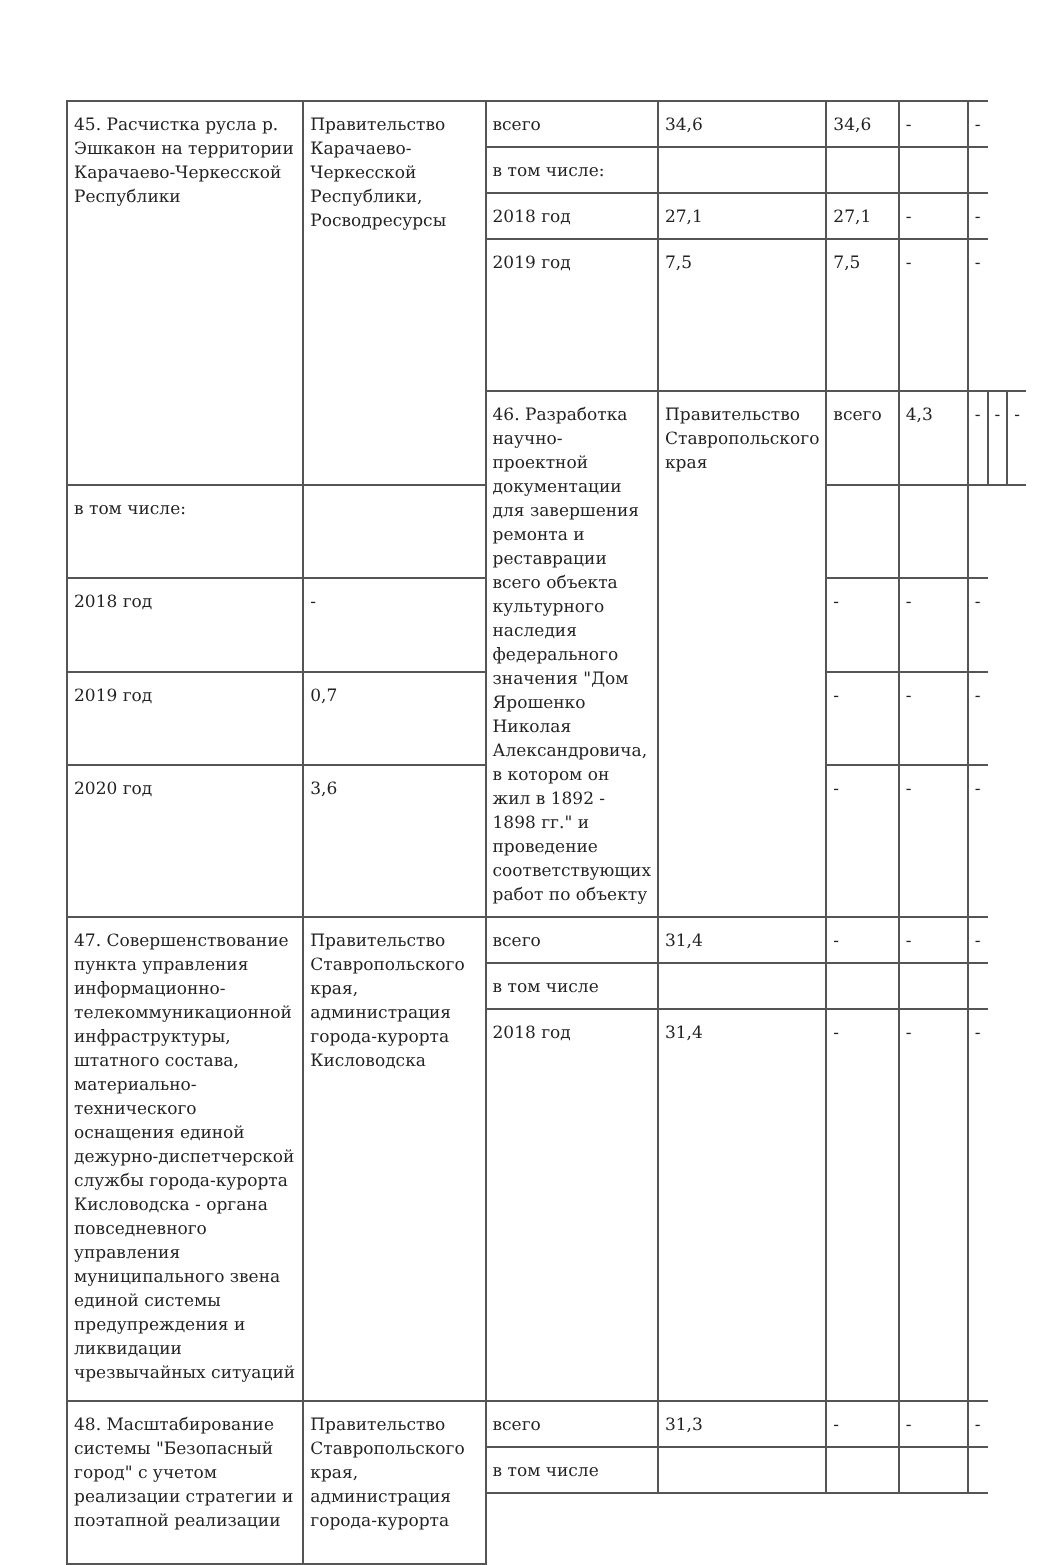| 45. Расчистка русла р. Эшкакон на территории Карачаево-Черкесской Республики | Правительство Карачаево-Черкесской Республики, Росводресурсы | всего | 34,6 | 34,6 | - | - | | |
| | | в том числе: | | | | | | |
| | | 2018 год | 27,1 | 27,1 | - | - | | |
| | | 2019 год | 7,5 | 7,5 | - | - | | |
| | | 46. Разработка научно-проектной документации для завершения ремонта и реставрации всего объекта культурного наследия федерального значения "Дом Ярошенко Николая Александровича, в котором он жил в 1892 - 1898 гг." и проведение соответствующих работ по объекту | Правительство Ставропольского края | всего | 4,3 | - | - | - |
| в том числе: | | | | | | | | |
| 2018 год | - | | | - | - | - | | |
| 2019 год | 0,7 | | | - | - | - | | |
| 2020 год | 3,6 | | | - | - | - | | |
| 47. Совершенствование пункта управления информационно-телекоммуникационной инфраструктуры, штатного состава, материально-технического оснащения единой дежурно-диспетчерской службы города-курорта Кисловодска - органа повседневного управления муниципального звена единой системы предупреждения и ликвидации чрезвычайных ситуаций | Правительство Ставропольского края, администрация города-курорта Кисловодска | всего | 31,4 | - | - | - | | |
| | | в том числе | | | | | | |
| | | 2018 год | 31,4 | - | - | - | | |
| 48. Масштабирование системы "Безопасный город" с учетом реализации стратегии и поэтапной реализации | Правительство Ставропольского края, администрация города-курорта | всего | 31,3 | - | - | - | | |
| | | в том числе | | | | | | |